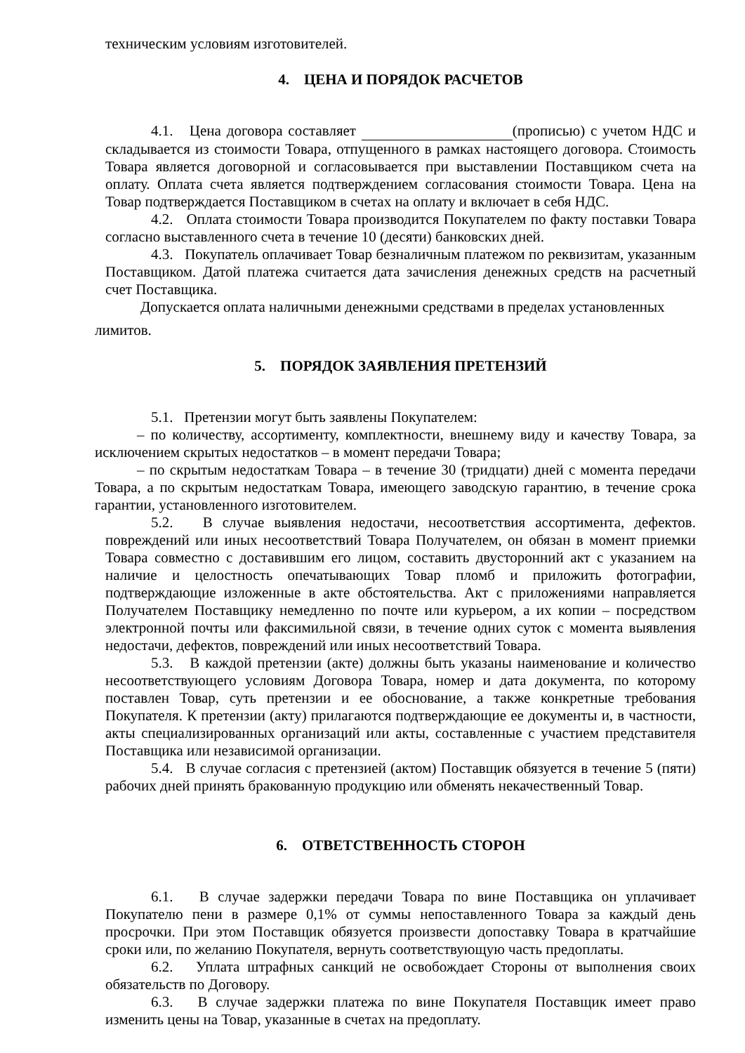техническим условиям изготовителей.
4. ЦЕНА И ПОРЯДОК РАСЧЕТОВ
4.1. Цена договора составляет (прописью) с учетом НДС и складывается из стоимости Товара, отпущенного в рамках настоящего договора. Стоимость Товара является договорной и согласовывается при выставлении Поставщиком счета на оплату. Оплата счета является подтверждением согласования стоимости Товара. Цена на Товар подтверждается Поставщиком в счетах на оплату и включает в себя НДС.
4.2. Оплата стоимости Товара производится Покупателем по факту поставки Товара согласно выставленного счета в течение 10 (десяти) банковских дней.
4.3. Покупатель оплачивает Товар безналичным платежом по реквизитам, указанным Поставщиком. Датой платежа считается дата зачисления денежных средств на расчетный счет Поставщика.
Допускается оплата наличными денежными средствами в пределах установленных
лимитов.
5. ПОРЯДОК ЗАЯВЛЕНИЯ ПРЕТЕНЗИЙ
5.1. Претензии могут быть заявлены Покупателем:
– по количеству, ассортименту, комплектности, внешнему виду и качеству Товара, за исключением скрытых недостатков – в момент передачи Товара;
– по скрытым недостаткам Товара – в течение 30 (тридцати) дней с момента передачи Товара, а по скрытым недостаткам Товара, имеющего заводскую гарантию, в течение срока гарантии, установленного изготовителем.
5.2. В случае выявления недостачи, несоответствия ассортимента, дефектов. повреждений или иных несоответствий Товара Получателем, он обязан в момент приемки Товара совместно с доставившим его лицом, составить двусторонний акт с указанием на наличие и целостность опечатывающих Товар пломб и приложить фотографии, подтверждающие изложенные в акте обстоятельства. Акт с приложениями направляется Получателем Поставщику немедленно по почте или курьером, а их копии – посредством электронной почты или факсимильной связи, в течение одних суток с момента выявления недостачи, дефектов, повреждений или иных несоответствий Товара.
5.3. В каждой претензии (акте) должны быть указаны наименование и количество несоответствующего условиям Договора Товара, номер и дата документа, по которому поставлен Товар, суть претензии и ее обоснование, а также конкретные требования Покупателя. К претензии (акту) прилагаются подтверждающие ее документы и, в частности, акты специализированных организаций или акты, составленные с участием представителя Поставщика или независимой организации.
5.4. В случае согласия с претензией (актом) Поставщик обязуется в течение 5 (пяти) рабочих дней принять бракованную продукцию или обменять некачественный Товар.
6. ОТВЕТСТВЕННОСТЬ СТОРОН
6.1. В случае задержки передачи Товара по вине Поставщика он уплачивает Покупателю пени в размере 0,1% от суммы непоставленного Товара за каждый день просрочки. При этом Поставщик обязуется произвести допоставку Товара в кратчайшие сроки или, по желанию Покупателя, вернуть соответствующую часть предоплаты.
6.2. Уплата штрафных санкций не освобождает Стороны от выполнения своих обязательств по Договору.
6.3. В случае задержки платежа по вине Покупателя Поставщик имеет право изменить цены на Товар, указанные в счетах на предоплату.